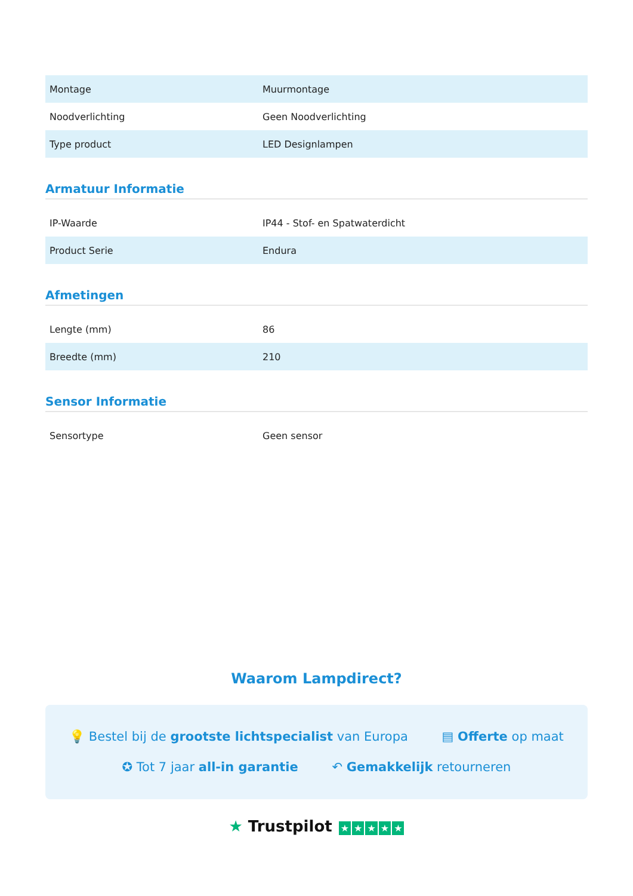| Montage | Muurmontage |
| Noodverlichting | Geen Noodverlichting |
| Type product | LED Designlampen |
Armatuur Informatie
| IP-Waarde | IP44 - Stof- en Spatwaterdicht |
| Product Serie | Endura |
Afmetingen
| Lengte (mm) | 86 |
| Breedte (mm) | 210 |
Sensor Informatie
| Sensortype | Geen sensor |
Waarom Lampdirect?
💡 Bestel bij de grootste lichtspecialist van Europa ▤ Offerte op maat
✪ Tot 7 jaar all-in garantie ↶ Gemakkelijk retourneren
★ Trustpilot ★ ★ ★ ★ ★